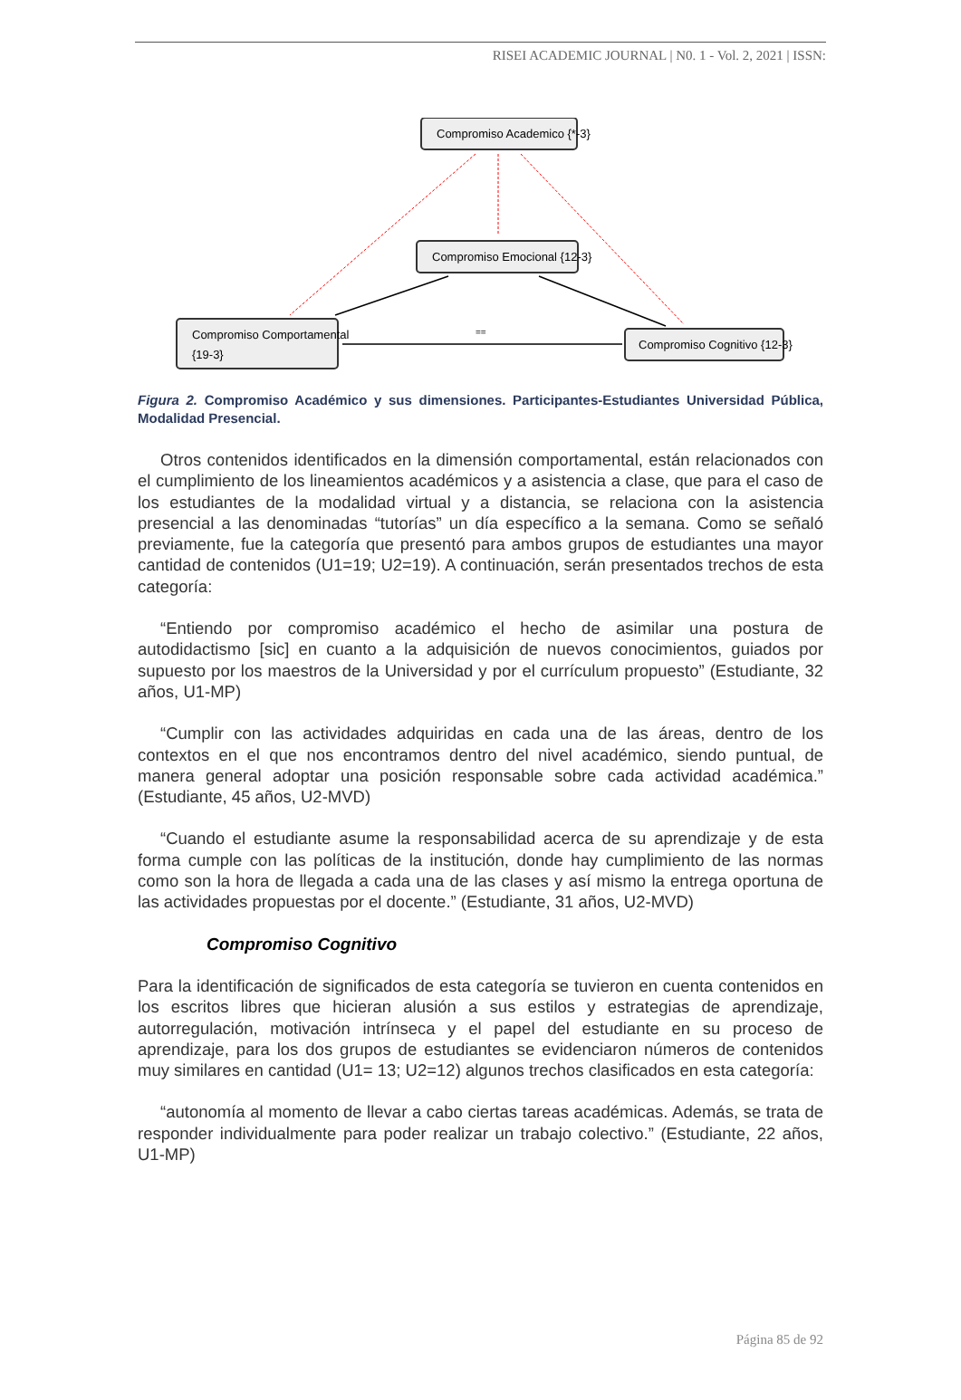RISEI ACADEMIC JOURNAL | N0. 1 - Vol. 2, 2021 | ISSN:
Compromiso Academico {*-3}
Compromiso Emocional {12-3}
Compromiso Comportamental
{19-3}
Compromiso Cognitivo {12-3}
==
Figura 2. Compromiso Académico y sus dimensiones. Participantes-Estudiantes Universidad Pública, Modalidad Presencial.
Otros contenidos identificados en la dimensión comportamental, están relacionados con el cumplimiento de los lineamientos académicos y a asistencia a clase, que para el caso de los estudiantes de la modalidad virtual y a distancia, se relaciona con la asistencia presencial a las denominadas “tutorías” un día específico a la semana. Como se señaló previamente, fue la categoría que presentó para ambos grupos de estudiantes una mayor cantidad de contenidos (U1=19; U2=19). A continuación, serán presentados trechos de esta categoría:
“Entiendo por compromiso académico el hecho de asimilar una postura de autodidactismo [sic] en cuanto a la adquisición de nuevos conocimientos, guiados por supuesto por los maestros de la Universidad y por el currículum propuesto” (Estudiante, 32 años, U1-MP)
“Cumplir con las actividades adquiridas en cada una de las áreas, dentro de los contextos en el que nos encontramos dentro del nivel académico, siendo puntual, de manera general adoptar una posición responsable sobre cada actividad académica.” (Estudiante, 45 años, U2-MVD)
“Cuando el estudiante asume la responsabilidad acerca de su aprendizaje y de esta forma cumple con las políticas de la institución, donde hay cumplimiento de las normas como son la hora de llegada a cada una de las clases y así mismo la entrega oportuna de las actividades propuestas por el docente.” (Estudiante, 31 años, U2-MVD)
Compromiso Cognitivo
Para la identificación de significados de esta categoría se tuvieron en cuenta contenidos en los escritos libres que hicieran alusión a sus estilos y estrategias de aprendizaje, autorregulación, motivación intrínseca y el papel del estudiante en su proceso de aprendizaje, para los dos grupos de estudiantes se evidenciaron números de contenidos muy similares en cantidad (U1= 13; U2=12) algunos trechos clasificados en esta categoría:
“autonomía al momento de llevar a cabo ciertas tareas académicas. Además, se trata de responder individualmente para poder realizar un trabajo colectivo.” (Estudiante, 22 años, U1-MP)
Página 85 de 92